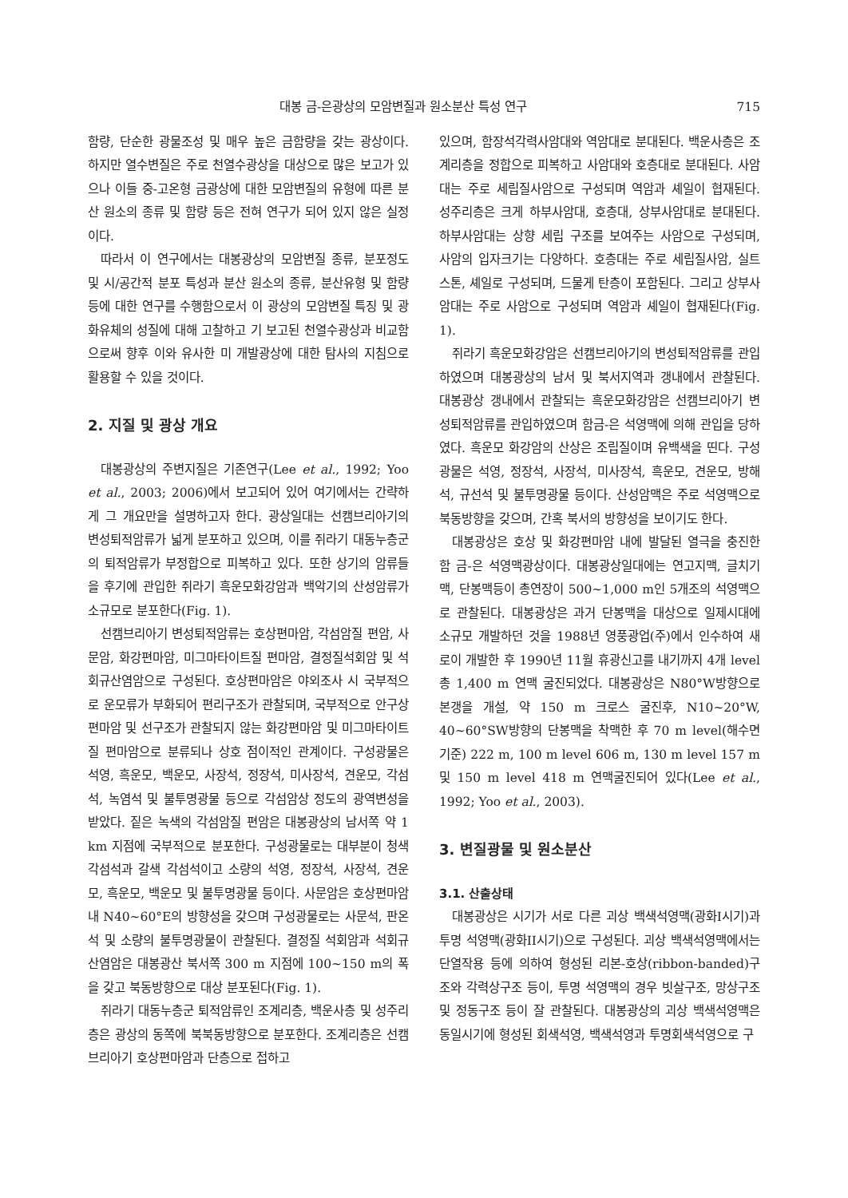대봉 금-은광상의 모암변질과 원소분산 특성 연구 715
함량, 단순한 광물조성 및 매우 높은 금함량을 갖는 광상이다. 하지만 열수변질은 주로 천열수광상을 대상으로 많은 보고가 있으나 이들 중-고온형 금광상에 대한 모암변질의 유형에 따른 분산 원소의 종류 및 함량 등은 전혀 연구가 되어 있지 않은 실정이다.
따라서 이 연구에서는 대봉광상의 모암변질 종류, 분포정도 및 시/공간적 분포 특성과 분산 원소의 종류, 분산유형 및 함량 등에 대한 연구를 수행함으로서 이 광상의 모암변질 특징 및 광화유체의 성질에 대해 고찰하고 기 보고된 천열수광상과 비교함으로써 향후 이와 유사한 미 개발광상에 대한 탐사의 지침으로 활용할 수 있을 것이다.
2. 지질 및 광상 개요
대봉광상의 주변지질은 기존연구(Lee et al., 1992; Yoo et al., 2003; 2006)에서 보고되어 있어 여기에서는 간략하게 그 개요만을 설명하고자 한다. 광상일대는 선캠브리아기의 변성퇴적암류가 넓게 분포하고 있으며, 이를 쥐라기 대동누층군의 퇴적암류가 부정합으로 피복하고 있다. 또한 상기의 암류들을 후기에 관입한 쥐라기 흑운모화강암과 백악기의 산성암류가 소규모로 분포한다(Fig. 1).
선캠브리아기 변성퇴적암류는 호상편마암, 각섬암질 편암, 사문암, 화강편마암, 미그마타이트질 편마암, 결정질석회암 및 석회규산염암으로 구성된다. 호상편마암은 야외조사 시 국부적으로 운모류가 부화되어 편리구조가 관찰되며, 국부적으로 안구상 편마암 및 선구조가 관찰되지 않는 화강편마암 및 미그마타이트질 편마암으로 분류되나 상호 점이적인 관계이다. 구성광물은 석영, 흑운모, 백운모, 사장석, 정장석, 미사장석, 견운모, 각섬석, 녹염석 및 불투명광물 등으로 각섬암상 정도의 광역변성을 받았다. 짙은 녹색의 각섬암질 편암은 대봉광상의 남서쪽 약 1 km 지점에 국부적으로 분포한다. 구성광물로는 대부분이 청색 각섬석과 갈색 각섬석이고 소량의 석영, 정장석, 사장석, 견운모, 흑운모, 백운모 및 불투명광물 등이다. 사문암은 호상편마암내 N40~60°E의 방향성을 갖으며 구성광물로는 사문석, 판온석 및 소량의 불투명광물이 관찰된다. 결정질 석회암과 석회규산염암은 대봉광산 북서쪽 300 m 지점에 100~150 m의 폭을 갖고 북동방향으로 대상 분포된다(Fig. 1).
쥐라기 대동누층군 퇴적암류인 조계리층, 백운사층 및 성주리층은 광상의 동쪽에 북북동방향으로 분포한다. 조계리층은 선캠브리아기 호상편마암과 단층으로 접하고
있으며, 함장석각력사암대와 역암대로 분대된다. 백운사층은 조계리층을 정합으로 피복하고 사암대와 호층대로 분대된다. 사암대는 주로 세립질사암으로 구성되며 역암과 셰일이 협재된다. 성주리층은 크게 하부사암대, 호층대, 상부사암대로 분대된다. 하부사암대는 상향 세립 구조를 보여주는 사암으로 구성되며, 사암의 입자크기는 다양하다. 호층대는 주로 세립질사암, 실트스톤, 셰일로 구성되며, 드물게 탄층이 포함된다. 그리고 상부사암대는 주로 사암으로 구성되며 역암과 셰일이 협재된다(Fig. 1).
쥐라기 흑운모화강암은 선캠브리아기의 변성퇴적암류를 관입하였으며 대봉광상의 남서 및 북서지역과 갱내에서 관찰된다. 대봉광상 갱내에서 관찰되는 흑운모화강암은 선캠브리아기 변성퇴적암류를 관입하였으며 함금-은 석영맥에 의해 관입을 당하였다. 흑운모 화강암의 산상은 조립질이며 유백색을 띤다. 구성광물은 석영, 정장석, 사장석, 미사장석, 흑운모, 견운모, 방해석, 규선석 및 불투명광물 등이다. 산성암맥은 주로 석영맥으로 북동방향을 갖으며, 간혹 북서의 방향성을 보이기도 한다.
대봉광상은 호상 및 화강편마암 내에 발달된 열극을 충진한 함 금-은 석영맥광상이다. 대봉광상일대에는 연고지맥, 글치기맥, 단봉맥등이 총연장이 500~1,000 m인 5개조의 석영맥으로 관찰된다. 대봉광상은 과거 단봉맥을 대상으로 일제시대에 소규모 개발하던 것을 1988년 영풍광업(주)에서 인수하여 새로이 개발한 후 1990년 11월 휴광신고를 내기까지 4개 level 총 1,400 m 연맥 굴진되었다. 대봉광상은 N80°W방향으로 본갱을 개설, 약 150 m 크로스 굴진후, N10~20°W, 40~60°SW방향의 단봉맥을 착맥한 후 70 m level(해수면기준) 222 m, 100 m level 606 m, 130 m level 157 m 및 150 m level 418 m 연맥굴진되어 있다(Lee et al., 1992; Yoo et al., 2003).
3. 변질광물 및 원소분산
3.1. 산출상태
대봉광상은 시기가 서로 다른 괴상 백색석영맥(광화I시기)과 투명 석영맥(광화II시기)으로 구성된다. 괴상 백색석영맥에서는 단열작용 등에 의하여 형성된 리본-호상(ribbon-banded)구조와 각력상구조 등이, 투명 석영맥의 경우 빗살구조, 망상구조 및 정동구조 등이 잘 관찰된다. 대봉광상의 괴상 백색석영맥은 동일시기에 형성된 회색석영, 백색석영과 투명회색석영으로 구